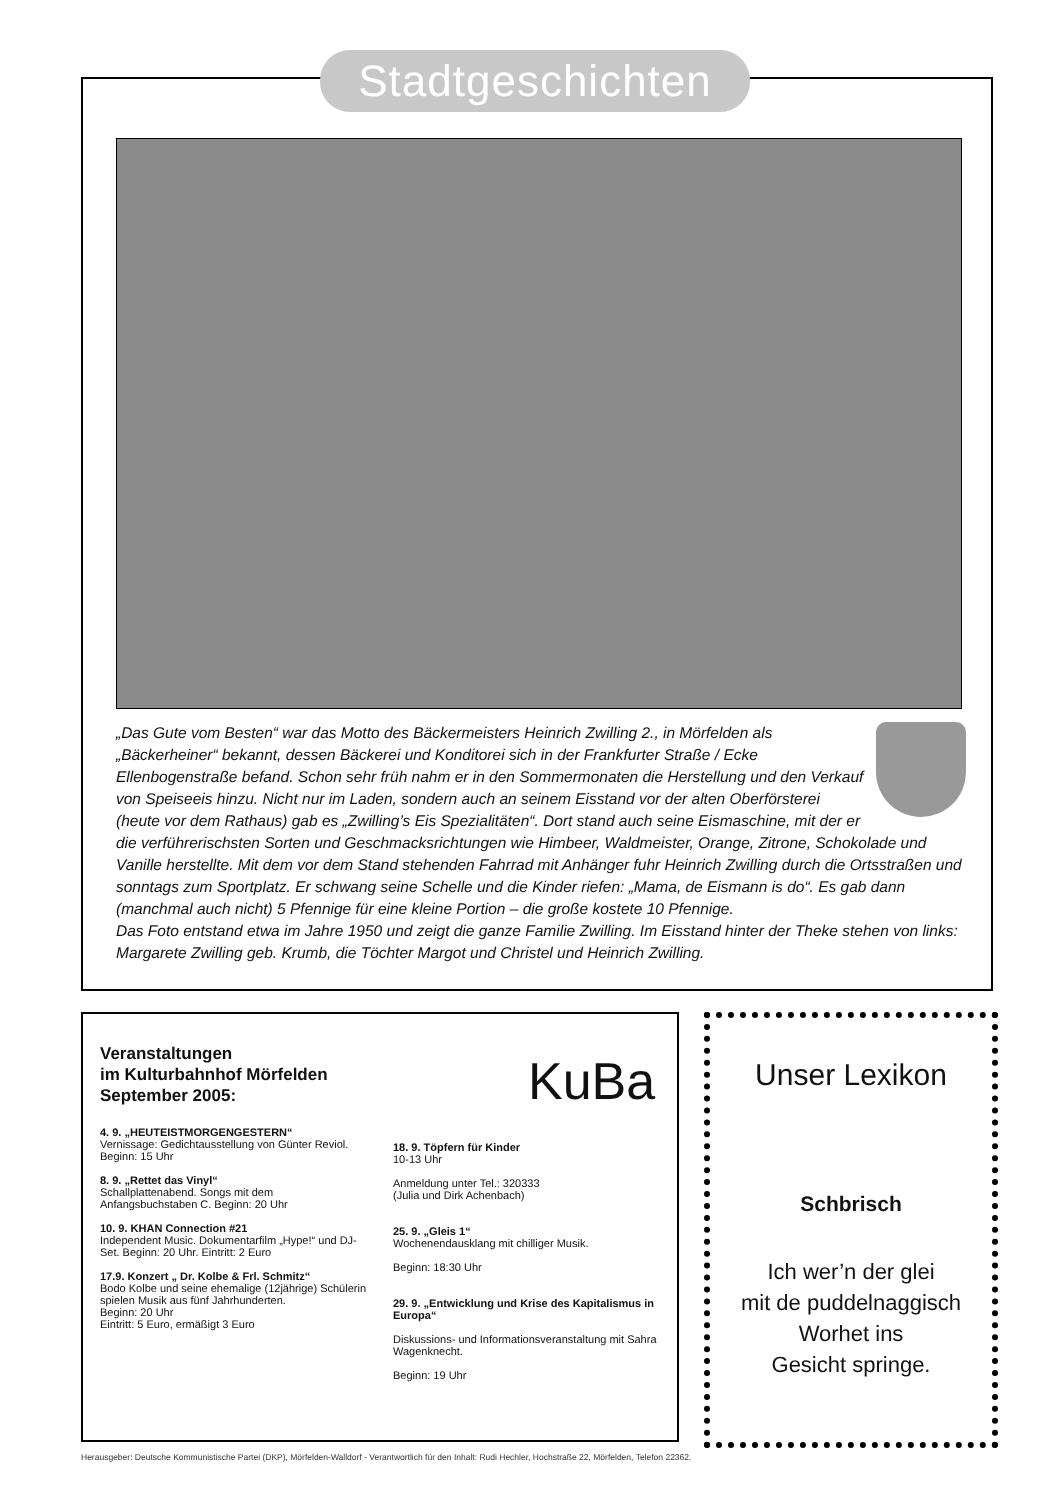Stadtgeschichten
„Das Gute vom Besten“ war das Motto des Bäckermeisters Heinrich Zwilling 2., in Mörfelden als „Bäckerheiner“ bekannt, dessen Bäckerei und Konditorei sich in der Frankfurter Straße / Ecke Ellenbogenstraße befand. Schon sehr früh nahm er in den Sommermonaten die Herstellung und den Verkauf von Speiseeis hinzu. Nicht nur im Laden, sondern auch an seinem Eisstand vor der alten Oberförsterei (heute vor dem Rathaus) gab es „Zwilling’s Eis Spezialitäten“. Dort stand auch seine Eismaschine, mit der er die verführerischsten Sorten und Geschmacksrichtungen wie Himbeer, Waldmeister, Orange, Zitrone, Schokolade und Vanille herstellte. Mit dem vor dem Stand stehenden Fahrrad mit Anhänger fuhr Heinrich Zwilling durch die Ortsstraßen und sonntags zum Sportplatz. Er schwang seine Schelle und die Kinder riefen: „Mama, de Eismann is do“. Es gab dann (manchmal auch nicht) 5 Pfennige für eine kleine Portion – die große kostete 10 Pfennige.
Das Foto entstand etwa im Jahre 1950 und zeigt die ganze Familie Zwilling. Im Eisstand hinter der Theke stehen von links: Margarete Zwilling geb. Krumb, die Töchter Margot und Christel und Heinrich Zwilling.
Veranstaltungen
im Kulturbahnhof Mörfelden
September 2005:
4. 9. „HEUTEISTMORGENGESTERN“
Vernissage: Gedichtausstellung von Günter Reviol. Beginn: 15 Uhr
8. 9. „Rettet das Vinyl“
Schallplattenabend. Songs mit dem Anfangsbuchstaben C. Beginn: 20 Uhr
10. 9. KHAN Connection #21
Independent Music. Dokumentarfilm „Hype!“ und DJ-Set. Beginn: 20 Uhr. Eintritt: 2 Euro
17.9. Konzert „ Dr. Kolbe & Frl. Schmitz“
Bodo Kolbe und seine ehemalige (12jährige) Schülerin spielen Musik aus fünf Jahrhunderten.
Beginn: 20 Uhr
Eintritt: 5 Euro, ermäßigt 3 Euro
KuBa
18. 9. Töpfern für Kinder
10-13 Uhr
Anmeldung unter Tel.: 320333
(Julia und Dirk Achenbach)
25. 9. „Gleis 1“
Wochenendausklang mit chilliger Musik.
Beginn: 18:30 Uhr
29. 9. „Entwicklung und Krise des Kapitalismus in Europa“
Diskussions- und Informationsveranstaltung mit Sahra Wagenknecht.
Beginn: 19 Uhr
Unser Lexikon
Schbrisch
Ich wer’n der glei
mit de puddelnaggisch
Worhet ins
Gesicht springe.
Herausgeber: Deutsche Kommunistische Partei (DKP), Mörfelden-Walldorf - Verantwortlich für den Inhalt: Rudi Hechler, Hochstraße 22, Mörfelden, Telefon 22362.